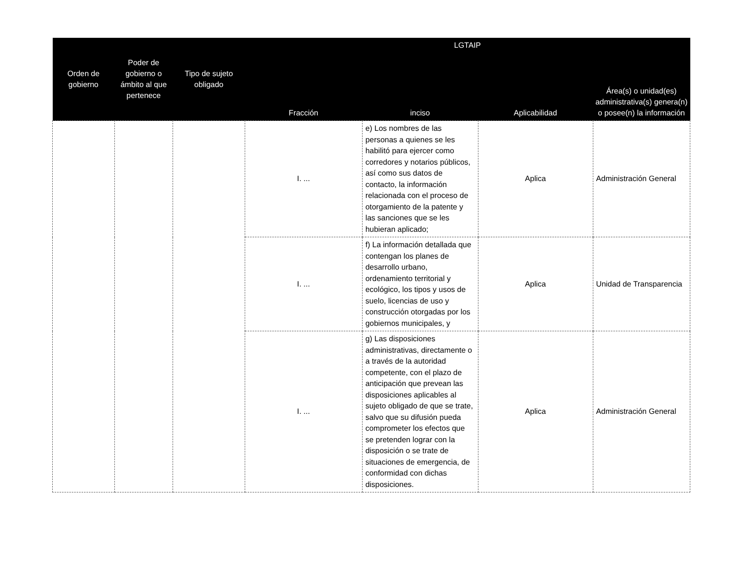| Orden de gobierno | Poder de gobierno o ámbito al que pertenece | Tipo de sujeto obligado | LGTAIP | | | |
| --- | --- | --- | --- | --- | --- | --- |
| | | | Fracción | inciso | Aplicabilidad | Área(s) o unidad(es) administrativa(s) genera(n) o posee(n) la información |
| | | | I. ... | e) Los nombres de las personas a quienes se les habilitó para ejercer como corredores y notarios públicos, así como sus datos de contacto, la información relacionada con el proceso de otorgamiento de la patente y las sanciones que se les hubieran aplicado; | Aplica | Administración General |
| | | | I. ... | f) La información detallada que contengan los planes de desarrollo urbano, ordenamiento territorial y ecológico, los tipos y usos de suelo, licencias de uso y construcción otorgadas por los gobiernos municipales, y | Aplica | Unidad de Transparencia |
| | | | I. ... | g) Las disposiciones administrativas, directamente o a través de la autoridad competente, con el plazo de anticipación que prevean las disposiciones aplicables al sujeto obligado de que se trate, salvo que su difusión pueda comprometer los efectos que se pretenden lograr con la disposición o se trate de situaciones de emergencia, de conformidad con dichas disposiciones. | Aplica | Administración General |